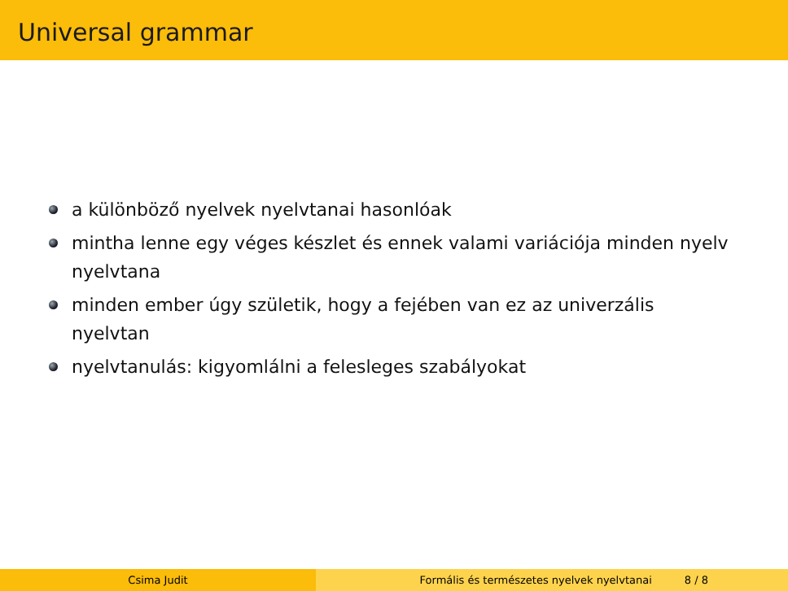Universal grammar
a különböző nyelvek nyelvtanai hasonlóak
mintha lenne egy véges készlet és ennek valami variációja minden nyelv nyelvtana
minden ember úgy születik, hogy a fejében van ez az univerzális nyelvtan
nyelvtanulás: kigyomlálni a felesleges szabályokat
Csima Judit Formális és természetes nyelvek nyelvtanai 8 / 8